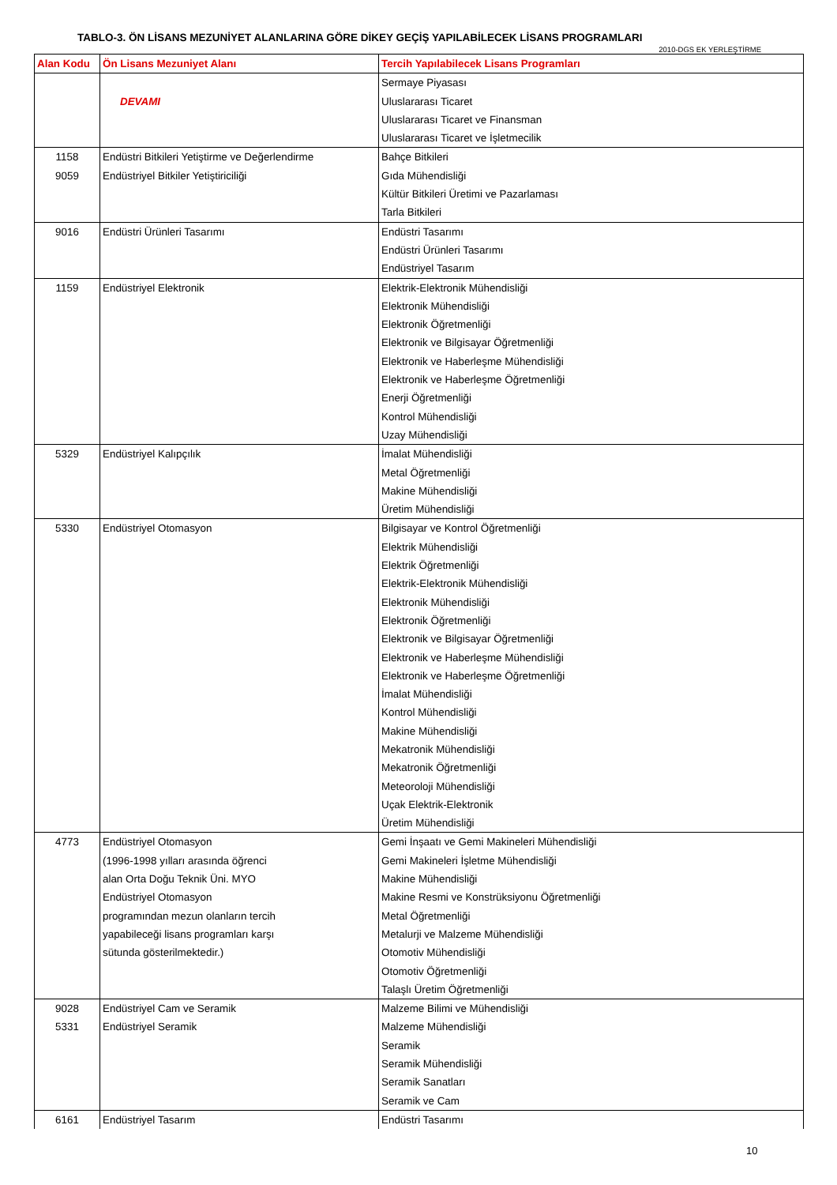TABLO-3. ÖN LİSANS MEZUNİYET ALANLARINA GÖRE DİKEY GEÇİŞ YAPILABİLECEK LİSANS PROGRAMLARI
2010-DGS EK YERLEŞTİRME
| Alan Kodu | Ön Lisans Mezuniyet Alanı | Tercih Yapılabilecek Lisans Programları |
| --- | --- | --- |
| | DEVAMI | Sermaye Piyasası Uluslararası Ticaret Uluslararası Ticaret ve Finansman Uluslararası Ticaret ve İşletmecilik |
| 1158 9059 | Endüstri Bitkileri Yetiştirme ve Değerlendirme Endüstriyel Bitkiler Yetiştiriciliği | Bahçe Bitkileri Gıda Mühendisliği Kültür Bitkileri Üretimi ve Pazarlaması Tarla Bitkileri |
| 9016 | Endüstri Ürünleri Tasarımı | Endüstri Tasarımı Endüstri Ürünleri Tasarımı Endüstriyel Tasarım |
| 1159 | Endüstriyel Elektronik | Elektrik-Elektronik Mühendisliği Elektronik Mühendisliği Elektronik Öğretmenliği Elektronik ve Bilgisayar Öğretmenliği Elektronik ve Haberleşme Mühendisliği Elektronik ve Haberleşme Öğretmenliği Enerji Öğretmenliği Kontrol Mühendisliği Uzay Mühendisliği |
| 5329 | Endüstriyel Kalıpçılık | İmalat Mühendisliği Metal Öğretmenliği Makine Mühendisliği Üretim Mühendisliği |
| 5330 | Endüstriyel Otomasyon | Bilgisayar ve Kontrol Öğretmenliği Elektrik Mühendisliği Elektrik Öğretmenliği Elektrik-Elektronik Mühendisliği Elektronik Mühendisliği Elektronik Öğretmenliği Elektronik ve Bilgisayar Öğretmenliği Elektronik ve Haberleşme Mühendisliği Elektronik ve Haberleşme Öğretmenliği İmalat Mühendisliği Kontrol Mühendisliği Makine Mühendisliği Mekatronik Mühendisliği Mekatronik Öğretmenliği Meteoroloji Mühendisliği Uçak Elektrik-Elektronik Üretim Mühendisliği |
| 4773 | Endüstriyel Otomasyon (1996-1998 yılları arasında öğrenci alan Orta Doğu Teknik Üni. MYO Endüstriyel Otomasyon programından mezun olanların tercih yapabileceği lisans programları karşı sütunda gösterilmektedir.) | Gemi İnşaatı ve Gemi Makineleri Mühendisliği Gemi Makineleri İşletme Mühendisliği Makine Mühendisliği Makine Resmi ve Konstrüksiyonu Öğretmenliği Metal Öğretmenliği Metalurji ve Malzeme Mühendisliği Otomotiv Mühendisliği Otomotiv Öğretmenliği Talaşlı Üretim Öğretmenliği |
| 9028 5331 | Endüstriyel Cam ve Seramik Endüstriyel Seramik | Malzeme Bilimi ve Mühendisliği Malzeme Mühendisliği Seramik Seramik Mühendisliği Seramik Sanatları Seramik ve Cam |
| 6161 | Endüstriyel Tasarım | Endüstri Tasarımı |
10